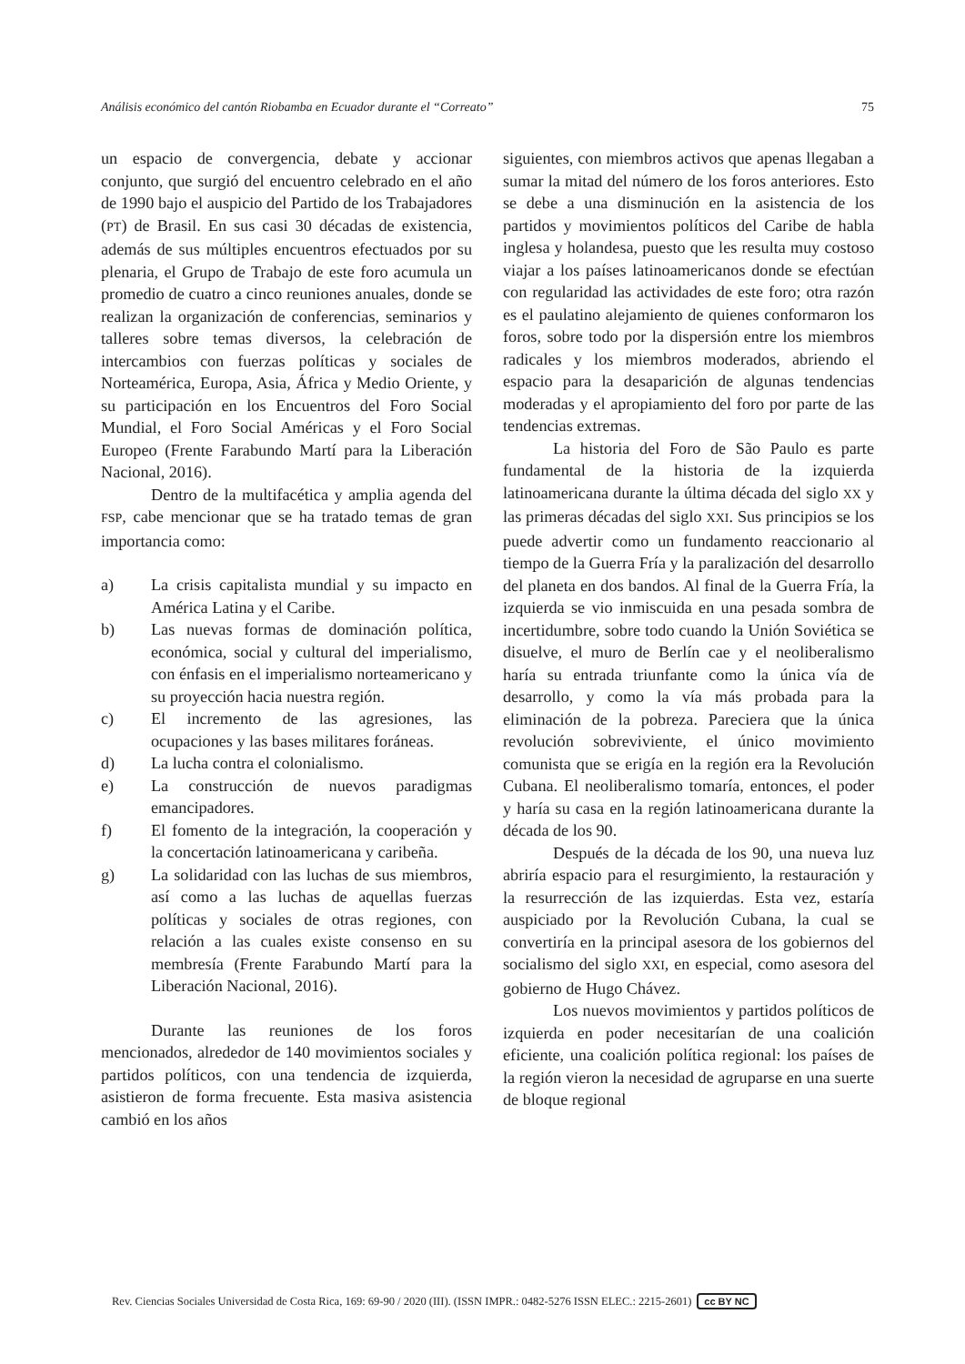Análisis económico del cantón Riobamba en Ecuador durante el “Correato” 75
un espacio de convergencia, debate y accionar conjunto, que surgió del encuentro celebrado en el año de 1990 bajo el auspicio del Partido de los Trabajadores (PT) de Brasil. En sus casi 30 décadas de existencia, además de sus múltiples encuentros efectuados por su plenaria, el Grupo de Trabajo de este foro acumula un promedio de cuatro a cinco reuniones anuales, donde se realizan la organización de conferencias, seminarios y talleres sobre temas diversos, la celebración de intercambios con fuerzas políticas y sociales de Norteamérica, Europa, Asia, África y Medio Oriente, y su participación en los Encuentros del Foro Social Mundial, el Foro Social Américas y el Foro Social Europeo (Frente Farabundo Martí para la Liberación Nacional, 2016).
Dentro de la multifacética y amplia agenda del FSP, cabe mencionar que se ha tratado temas de gran importancia como:
a) La crisis capitalista mundial y su impacto en América Latina y el Caribe.
b) Las nuevas formas de dominación política, económica, social y cultural del imperialismo, con énfasis en el imperialismo norteamericano y su proyección hacia nuestra región.
c) El incremento de las agresiones, las ocupaciones y las bases militares foráneas.
d) La lucha contra el colonialismo.
e) La construcción de nuevos paradigmas emancipadores.
f) El fomento de la integración, la cooperación y la concertación latinoamericana y caribeña.
g) La solidaridad con las luchas de sus miembros, así como a las luchas de aquellas fuerzas políticas y sociales de otras regiones, con relación a las cuales existe consenso en su membresía (Frente Farabundo Martí para la Liberación Nacional, 2016).
Durante las reuniones de los foros mencionados, alrededor de 140 movimientos sociales y partidos políticos, con una tendencia de izquierda, asistieron de forma frecuente. Esta masiva asistencia cambió en los años
siguientes, con miembros activos que apenas llegaban a sumar la mitad del número de los foros anteriores. Esto se debe a una disminución en la asistencia de los partidos y movimientos políticos del Caribe de habla inglesa y holandesa, puesto que les resulta muy costoso viajar a los países latinoamericanos donde se efectúan con regularidad las actividades de este foro; otra razón es el paulatino alejamiento de quienes conformaron los foros, sobre todo por la dispersión entre los miembros radicales y los miembros moderados, abriendo el espacio para la desaparición de algunas tendencias moderadas y el apropiamiento del foro por parte de las tendencias extremas.
La historia del Foro de São Paulo es parte fundamental de la historia de la izquierda latinoamericana durante la última década del siglo XX y las primeras décadas del siglo XXI. Sus principios se los puede advertir como un fundamento reaccionario al tiempo de la Guerra Fría y la paralización del desarrollo del planeta en dos bandos. Al final de la Guerra Fría, la izquierda se vio inmiscuida en una pesada sombra de incertidumbre, sobre todo cuando la Unión Soviética se disuelve, el muro de Berlín cae y el neoliberalismo haría su entrada triunfante como la única vía de desarrollo, y como la vía más probada para la eliminación de la pobreza. Pareciera que la única revolución sobreviviente, el único movimiento comunista que se erigía en la región era la Revolución Cubana. El neoliberalismo tomaría, entonces, el poder y haría su casa en la región latinoamericana durante la década de los 90.
Después de la década de los 90, una nueva luz abriría espacio para el resurgimiento, la restauración y la resurrección de las izquierdas. Esta vez, estaría auspiciado por la Revolución Cubana, la cual se convertiría en la principal asesora de los gobiernos del socialismo del siglo XXI, en especial, como asesora del gobierno de Hugo Chávez.
Los nuevos movimientos y partidos políticos de izquierda en poder necesitarían de una coalición eficiente, una coalición política regional: los países de la región vieron la necesidad de agruparse en una suerte de bloque regional
Rev. Ciencias Sociales Universidad de Costa Rica, 169: 69-90 / 2020 (III). (ISSN IMPR.: 0482-5276 ISSN ELEC.: 2215-2601) cc BY NC